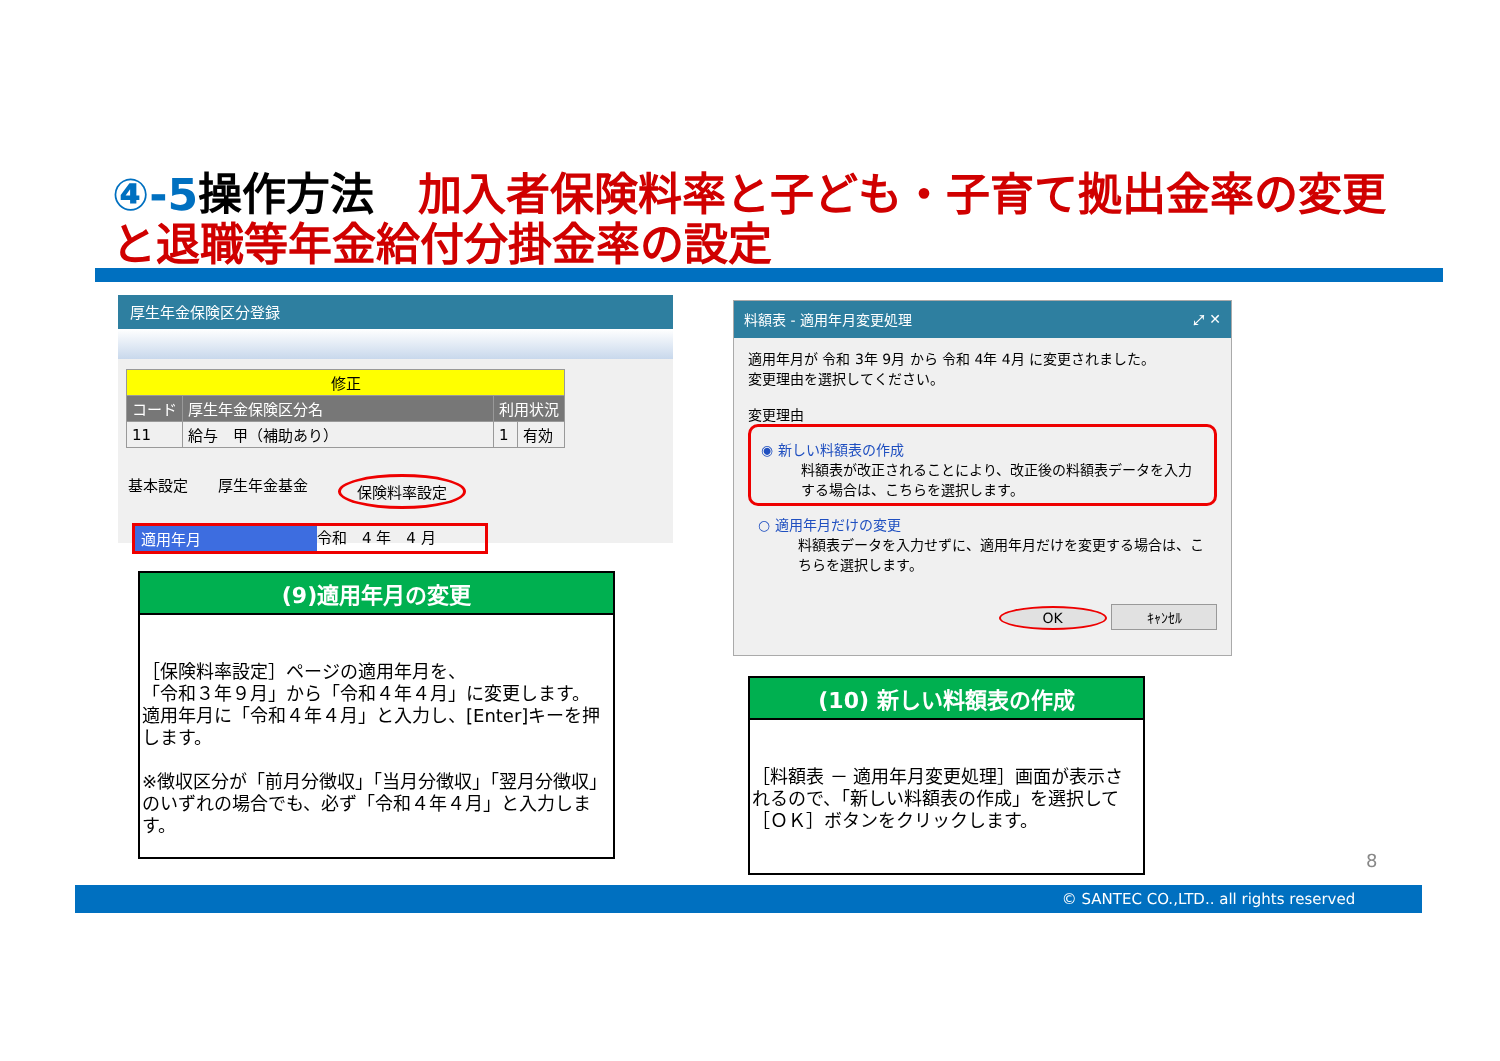④-5操作方法　加入者保険料率と子ども・子育て拠出金率の変更と退職等年金給付分掛金率の設定
厚生年金保険区分登録
| 修正 | | | |
| コード | 厚生年金保険区分名 | 利用状況 | |
| 11 | 給与 甲（補助あり） | 1 | 有効 |
基本設定 厚生年金基金 保険料率設定
適用年月 令和　4 年　4 月
(9)適用年月の変更
［保険料率設定］ページの適用年月を、
「令和３年９月」から「令和４年４月」に変更します。
適用年月に「令和４年４月」と入力し、[Enter]キーを押します。
※徴収区分が「前月分徴収」「当月分徴収」「翌月分徴収」のいずれの場合でも、必ず「令和４年４月」と入力します。
料額表 - 適用年月変更処理 ⤢ ✕
適用年月が 令和 3年 9月 から 令和 4年 4月 に変更されました。
変更理由を選択してください。
変更理由
◉ 新しい料額表の作成
料額表が改正されることにより、改正後の料額表データを入力する場合は、こちらを選択します。
○ 適用年月だけの変更
料額表データを入力せずに、適用年月だけを変更する場合は、こちらを選択します。
OK ｷｬﾝｾﾙ
(10) 新しい料額表の作成
［料額表 － 適用年月変更処理］画面が表示されるので、「新しい料額表の作成」を選択して［ＯＫ］ボタンをクリックします。
8
© SANTEC CO.,LTD.. all rights reserved